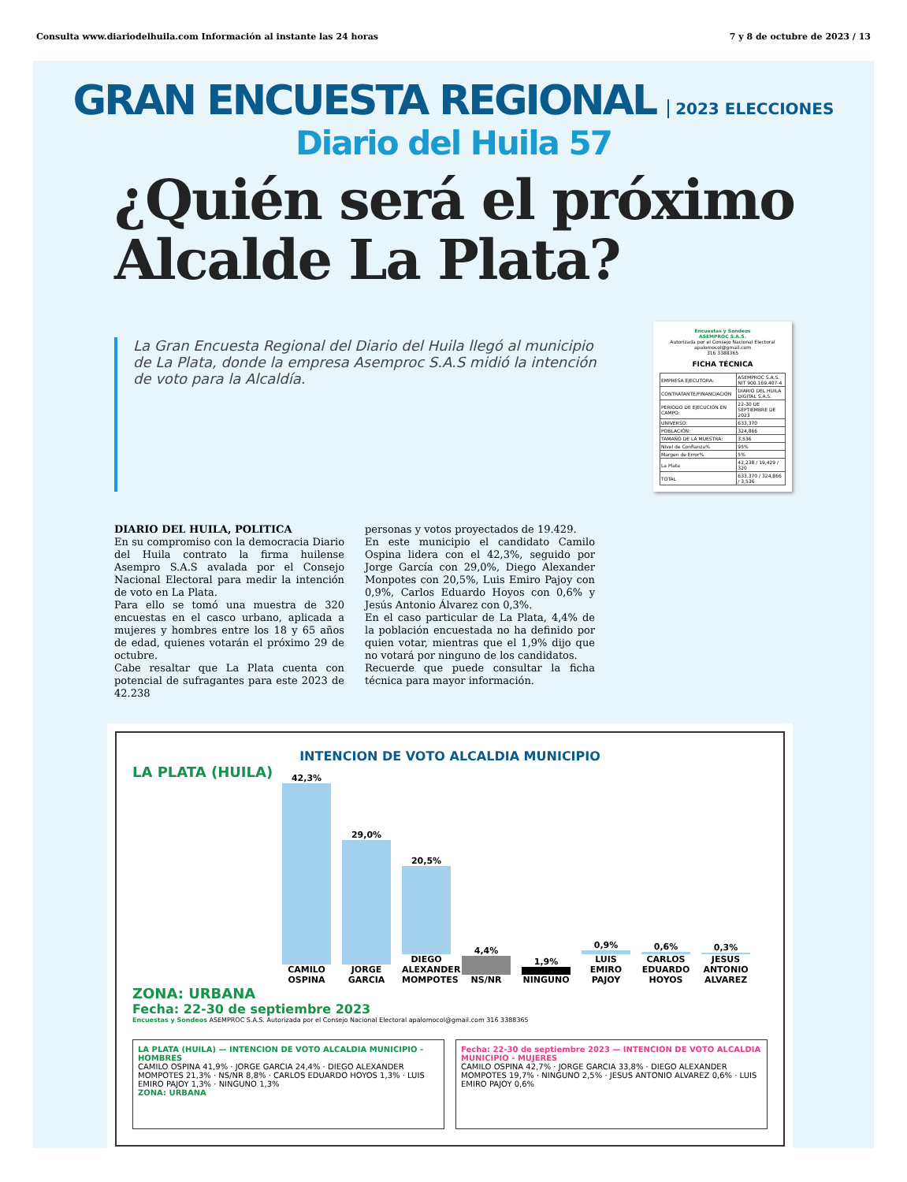Consulta www.diariodelhuila.com Información al instante las 24 horas
7 y 8 de octubre de 2023 / 13
GRAN ENCUESTA REGIONAL 2023 ELECCIONES
Diario del Huila 57
¿Quién será el próximo Alcalde La Plata?
La Gran Encuesta Regional del Diario del Huila llegó al municipio de La Plata, donde la empresa Asemproc S.A.S midió la intención de voto para la Alcaldía.
Encuestas y Sondeos
ASEMPROC S.A.S.
Autorizada por el Consejo Nacional Electoral
apalomocol@gmail.com
316 3388365
FICHA TÉCNICA
| EMPRESA EJECUTORA: | ASEMPROC S.A.S. NIT 900.169.407-4 |
| CONTRATANTE/FINANCIACION | DIARIO DEL HUILA DIGITAL S.A.S. |
| PERIODO DE EJECUCION EN CAMPO: | 22-30 DE SEPTIEMBRE DE 2023 |
| UNIVERSO: | 633,370 |
| POBLACIÓN: | 324,866 |
| TAMAÑO DE LA MUESTRA: | 3,536 |
| Nivel de Confianza% | 95% |
| Margen de Error% | 5% |
| La Plata | 42,238 / 19,429 / 320 |
| TOTAL | 633,370 / 324,866 / 3,536 |
DIARIO DEL HUILA, POLITICA
En su compromiso con la democracia Diario del Huila contrato la firma huilense Asempro S.A.S avalada por el Consejo Nacional Electoral para medir la intención de voto en La Plata.
Para ello se tomó una muestra de 320 encuestas en el casco urbano, aplicada a mujeres y hombres entre los 18 y 65 años de edad, quienes votarán el próximo 29 de octubre.
Cabe resaltar que La Plata cuenta con potencial de sufragantes para este 2023 de 42.238
personas y votos proyectados de 19.429.
En este municipio el candidato Camilo Ospina lidera con el 42,3%, seguido por Jorge García con 29,0%, Diego Alexander Monpotes con 20,5%, Luis Emiro Pajoy con 0,9%, Carlos Eduardo Hoyos con 0,6% y Jesús Antonio Álvarez con 0,3%.
En el caso particular de La Plata, 4,4% de la población encuestada no ha definido por quien votar, mientras que el 1,9% dijo que no votará por ninguno de los candidatos.
Recuerde que puede consultar la ficha técnica para mayor información.
INTENCION DE VOTO ALCALDIA MUNICIPIO
LA PLATA (HUILA)
42,3%
CAMILO OSPINA
29,0%
JORGE GARCIA
20,5%
DIEGO ALEXANDER MOMPOTES
4,4%
NS/NR
1,9%
NINGUNO
0,9%
LUIS EMIRO PAJOY
0,6%
CARLOS EDUARDO HOYOS
0,3%
JESUS ANTONIO ALVAREZ
ZONA: URBANA
Fecha: 22-30 de septiembre 2023
Encuestas y Sondeos ASEMPROC S.A.S. Autorizada por el Consejo Nacional Electoral apalomocol@gmail.com 316 3388365
LA PLATA (HUILA) — INTENCION DE VOTO ALCALDIA MUNICIPIO - HOMBRES
CAMILO OSPINA 41,9% · JORGE GARCIA 24,4% · DIEGO ALEXANDER MOMPOTES 21,3% · NS/NR 8,8% · CARLOS EDUARDO HOYOS 1,3% · LUIS EMIRO PAJOY 1,3% · NINGUNO 1,3%
ZONA: URBANA
Fecha: 22-30 de septiembre 2023 — INTENCION DE VOTO ALCALDIA MUNICIPIO - MUJERES
CAMILO OSPINA 42,7% · JORGE GARCIA 33,8% · DIEGO ALEXANDER MOMPOTES 19,7% · NINGUNO 2,5% · JESUS ANTONIO ALVAREZ 0,6% · LUIS EMIRO PAJOY 0,6%